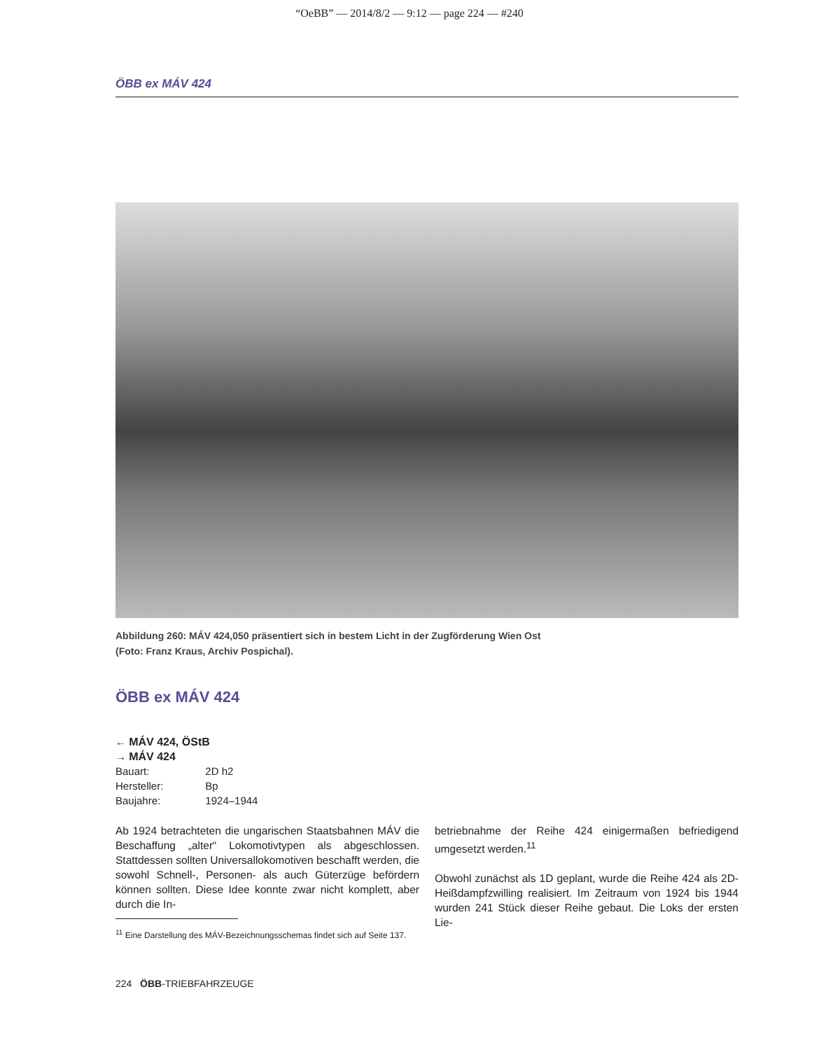“OeBB” — 2014/8/2 — 9:12 — page 224 — #240
ÖBB ex MÁV 424
Abbildung 260: MÁV 424,050 präsentiert sich in bestem Licht in der Zugförderung Wien Ost
(Foto: Franz Kraus, Archiv Pospichal).
ÖBB ex MÁV 424
← MÁV 424, ÖStB
→ MÁV 424
| Bauart: | 2D h2 |
| Hersteller: | Bp |
| Baujahre: | 1924–1944 |
Ab 1924 betrachteten die ungarischen Staatsbahnen MÁV die Beschaffung „alter“ Lokomotivtypen als abgeschlossen. Stattdessen sollten Universallokomotiven beschafft werden, die sowohl Schnell-, Personen- als auch Güterzüge befördern können sollten. Diese Idee konnte zwar nicht komplett, aber durch die In-
<sup>11</sup> Eine Darstellung des MÁV-Bezeichnungsschemas findet sich auf Seite 137.
betriebnahme der Reihe 424 einigermaßen befriedigend umgesetzt werden.<sup>11</sup>
Obwohl zunächst als 1D geplant, wurde die Reihe 424 als 2D-Heißdampfzwilling realisiert. Im Zeitraum von 1924 bis 1944 wurden 241 Stück dieser Reihe gebaut. Die Loks der ersten Lie-
224 ÖBB-TRIEBFAHRZEUGE